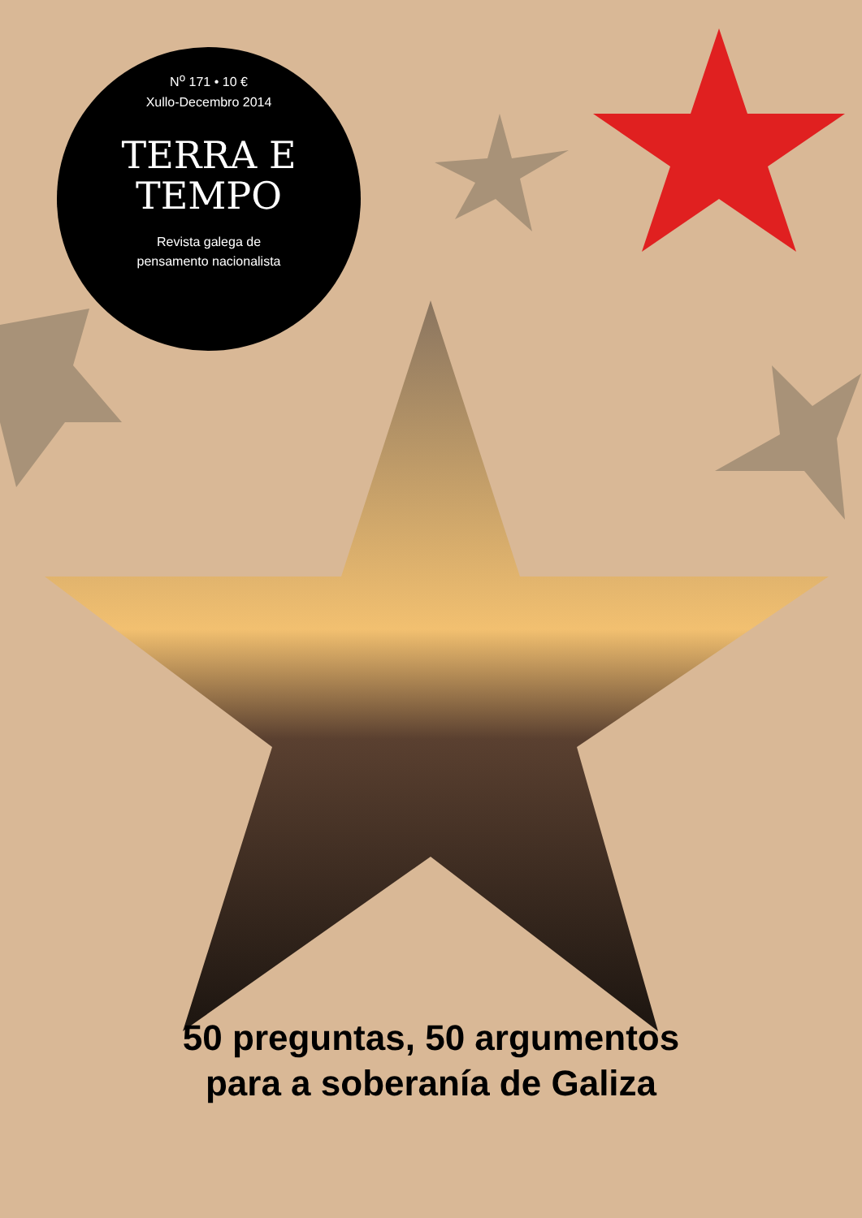N<sup>o</sup> 171 • 10 €
Xullo-Decembro 2014
TERRA E
TEMPO
Revista galega de
pensamento nacionalista
50 preguntas, 50 argumentos
para a soberanía de Galiza